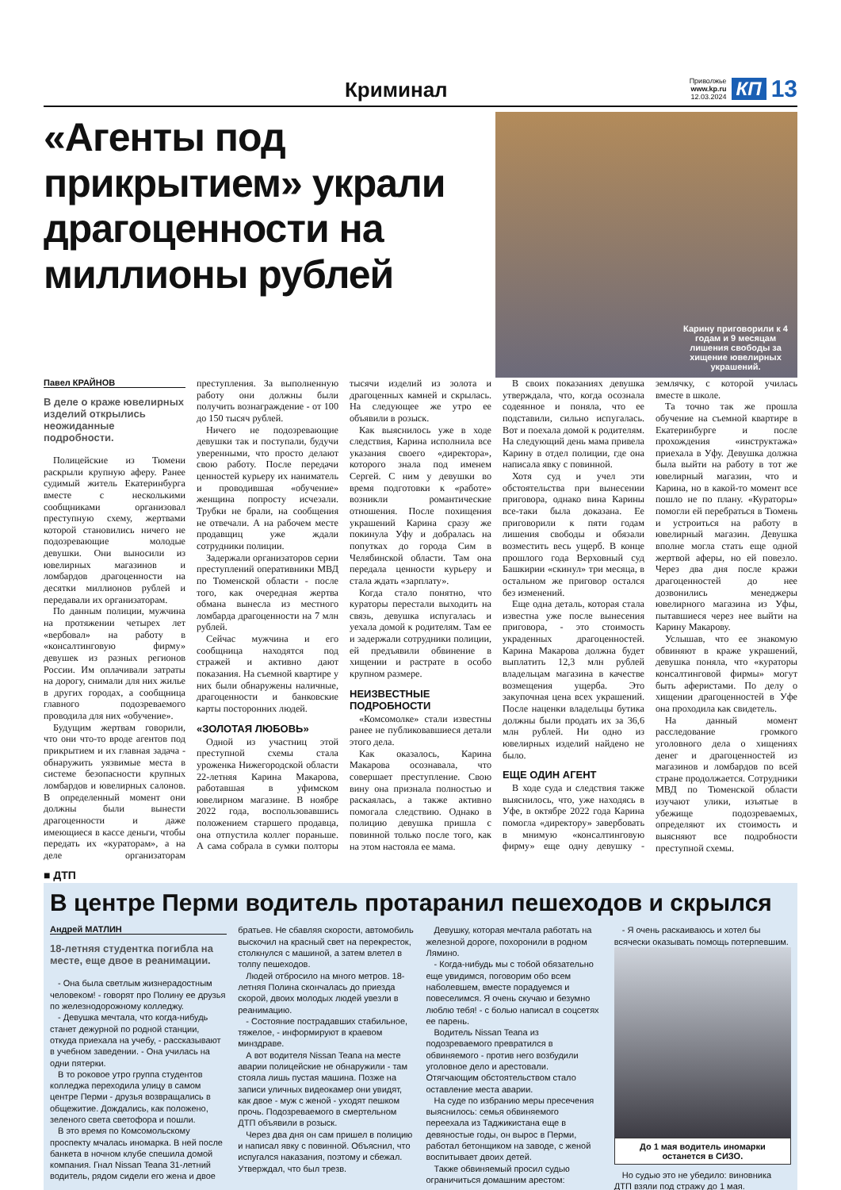Криминал
Приволжье
www.kp.ru
12.03.2024
КП 13
«Агенты под прикрытием» украли драгоценности на миллионы рублей
Карину приговорили к 4 годам и 9 месяцам лишения свободы за хищение ювелирных украшений.
Павел КРАЙНОВ
В деле о краже ювелирных изделий открылись неожиданные подробности.
Полицейские из Тюмени раскрыли крупную аферу. Ранее судимый житель Екатеринбурга вместе с несколькими сообщниками организовал преступную схему, жертвами которой становились ничего не подозревающие молодые девушки. Они выносили из ювелирных магазинов и ломбардов драгоценности на десятки миллионов рублей и передавали их организаторам.
По данным полиции, мужчина на протяжении четырех лет «вербовал» на работу в «консалтинговую фирму» девушек из разных регионов России. Им оплачивали затраты на дорогу, снимали для них жилье в других городах, а сообщница главного подозреваемого проводила для них «обучение».
Будущим жертвам говорили, что они что-то вроде агентов под прикрытием и их главная задача - обнаружить уязвимые места в системе безопасности крупных ломбардов и ювелирных салонов. В определенный момент они должны были вынести драгоценности и даже имеющиеся в кассе деньги, чтобы передать их «кураторам», а на деле организаторам преступления. За выполненную работу они должны были получить вознаграждение - от 100 до 150 тысяч рублей.
Ничего не подозревающие девушки так и поступали, будучи уверенными, что просто делают свою работу. После передачи ценностей курьеру их наниматель и проводившая «обучение» женщина попросту исчезали. Трубки не брали, на сообщения не отвечали. А на рабочем месте продавщиц уже ждали сотрудники полиции.
Задержали организаторов серии преступлений оперативники МВД по Тюменской области - после того, как очередная жертва обмана вынесла из местного ломбарда драгоценности на 7 млн рублей.
Сейчас мужчина и его сообщница находятся под стражей и активно дают показания. На съемной квартире у них были обнаружены наличные, драгоценности и банковские карты посторонних людей.
«ЗОЛОТАЯ ЛЮБОВЬ»
Одной из участниц этой преступной схемы стала уроженка Нижегородской области 22-летняя Карина Макарова, работавшая в уфимском ювелирном магазине. В ноябре 2022 года, воспользовавшись положением старшего продавца, она отпустила коллег пораньше. А сама собрала в сумки полторы тысячи изделий из золота и драгоценных камней и скрылась. На следующее же утро ее объявили в розыск.
Как выяснилось уже в ходе следствия, Карина исполнила все указания своего «директора», которого знала под именем Сергей. С ним у девушки во время подготовки к «работе» возникли романтические отношения. После похищения украшений Карина сразу же покинула Уфу и добралась на попутках до города Сим в Челябинской области. Там она передала ценности курьеру и стала ждать «зарплату».
Когда стало понятно, что кураторы перестали выходить на связь, девушка испугалась и уехала домой к родителям. Там ее и задержали сотрудники полиции, ей предъявили обвинение в хищении и растрате в особо крупном размере.
НЕИЗВЕСТНЫЕ ПОДРОБНОСТИ
«Комсомолке» стали известны ранее не публиковавшиеся детали этого дела.
Как оказалось, Карина Макарова осознавала, что совершает преступление. Свою вину она признала полностью и раскаялась, а также активно помогала следствию. Однако в полицию девушка пришла с повинной только после того, как на этом настояла ее мама.
В своих показаниях девушка утверждала, что, когда осознала содеянное и поняла, что ее подставили, сильно испугалась. Вот и поехала домой к родителям. На следующий день мама привела Карину в отдел полиции, где она написала явку с повинной.
Хотя суд и учел эти обстоятельства при вынесении приговора, однако вина Карины все-таки была доказана. Ее приговорили к пяти годам лишения свободы и обязали возместить весь ущерб. В конце прошлого года Верховный суд Башкирии «скинул» три месяца, в остальном же приговор остался без изменений.
Еще одна деталь, которая стала известна уже после вынесения приговора, - это стоимость украденных драгоценностей. Карина Макарова должна будет выплатить 12,3 млн рублей владельцам магазина в качестве возмещения ущерба. Это закупочная цена всех украшений. После наценки владельцы бутика должны были продать их за 36,6 млн рублей. Ни одно из ювелирных изделий найдено не было.
ЕЩЕ ОДИН АГЕНТ
В ходе суда и следствия также выяснилось, что, уже находясь в Уфе, в октябре 2022 года Карина помогла «директору» завербовать в мнимую «консалтинговую фирму» еще одну девушку - землячку, с которой училась вместе в школе.
Та точно так же прошла обучение на съемной квартире в Екатеринбурге и после прохождения «инструктажа» приехала в Уфу. Девушка должна была выйти на работу в тот же ювелирный магазин, что и Карина, но в какой-то момент все пошло не по плану. «Кураторы» помогли ей перебраться в Тюмень и устроиться на работу в ювелирный магазин. Девушка вполне могла стать еще одной жертвой аферы, но ей повезло. Через два дня после кражи драгоценностей до нее дозвонились менеджеры ювелирного магазина из Уфы, пытавшиеся через нее выйти на Карину Макарову.
Услышав, что ее знакомую обвиняют в краже украшений, девушка поняла, что «кураторы консалтинговой фирмы» могут быть аферистами. По делу о хищении драгоценностей в Уфе она проходила как свидетель.
На данный момент расследование громкого уголовного дела о хищениях денег и драгоценностей из магазинов и ломбардов по всей стране продолжается. Сотрудники МВД по Тюменской области изучают улики, изъятые в убежище подозреваемых, определяют их стоимость и выясняют все подробности преступной схемы.
■ ДТП
В центре Перми водитель протаранил пешеходов и скрылся
Андрей МАТЛИН
18-летняя студентка погибла на месте, еще двое в реанимации.
- Она была светлым жизнерадостным человеком! - говорят про Полину ее друзья по железнодорожному колледжу.
- Девушка мечтала, что когда-нибудь станет дежурной по родной станции, откуда приехала на учебу, - рассказывают в учебном заведении. - Она училась на одни пятерки.
В то роковое утро группа студентов колледжа переходила улицу в самом центре Перми - друзья возвращались в общежитие. Дождались, как положено, зеленого света светофора и пошли.
В это время по Комсомольскому проспекту мчалась иномарка. В ней после банкета в ночном клубе спешила домой компания. Гнал Nissan Teana 31-летний водитель, рядом сидели его жена и двое братьев. Не сбавляя скорости, автомобиль выскочил на красный свет на перекресток, столкнулся с машиной, а затем влетел в толпу пешеходов.
Людей отбросило на много метров. 18-летняя Полина скончалась до приезда скорой, двоих молодых людей увезли в реанимацию.
- Состояние пострадавших стабильное, тяжелое, - информируют в краевом минздраве.
А вот водителя Nissan Teana на месте аварии полицейские не обнаружили - там стояла лишь пустая машина. Позже на записи уличных видеокамер они увидят, как двое - муж с женой - уходят пешком прочь. Подозреваемого в смертельном ДТП объявили в розыск.
Через два дня он сам пришел в полицию и написал явку с повинной. Объяснил, что испугался наказания, поэтому и сбежал. Утверждал, что был трезв.
Девушку, которая мечтала работать на железной дороге, похоронили в родном Лямино.
- Когда-нибудь мы с тобой обязательно еще увидимся, поговорим обо всем наболевшем, вместе порадуемся и повеселимся. Я очень скучаю и безумно люблю тебя! - с болью написал в соцсетях ее парень.
Водитель Nissan Teana из подозреваемого превратился в обвиняемого - против него возбудили уголовное дело и арестовали. Отягчающим обстоятельством стало оставление места аварии.
На суде по избранию меры пресечения выяснилось: семья обвиняемого переехала из Таджикистана еще в девяностые годы, он вырос в Перми, работал бетонщиком на заводе, с женой воспитывает двоих детей.
Также обвиняемый просил судью ограничиться домашним арестом:
- Я очень раскаиваюсь и хотел бы всячески оказывать помощь потерпевшим.
До 1 мая водитель иномарки останется в СИЗО.
Но судью это не убедило: виновника ДТП взяли под стражу до 1 мая.